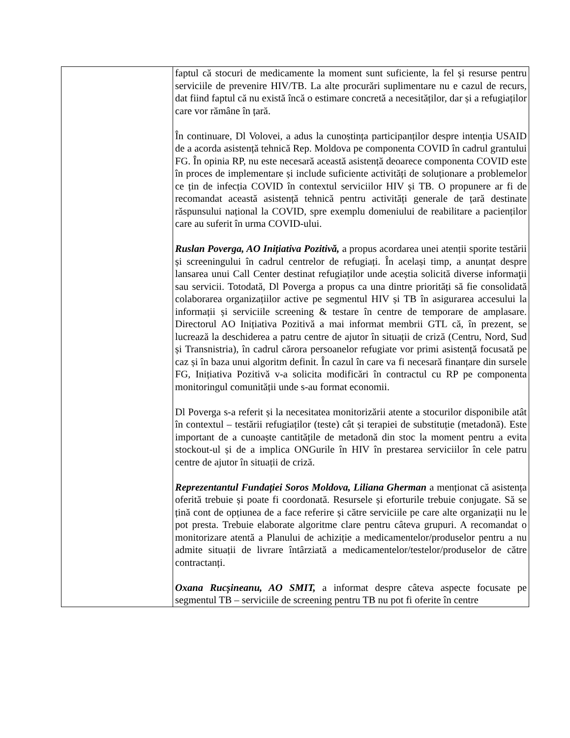| | faptul că stocuri de medicamente la moment sunt suficiente, la fel și resurse pentru serviciile de prevenire HIV/TB. La alte procurări suplimentare nu e cazul de recurs, dat fiind faptul că nu există încă o estimare concretă a necesităților, dar și a refugiaților care vor rămâne în țară. În continuare, Dl Volovei, a adus la cunoștința participanților despre intenția USAID de a acorda asistență tehnică Rep. Moldova pe componenta COVID în cadrul grantului FG. În opinia RP, nu este necesară această asistență deoarece componenta COVID este în proces de implementare și include suficiente activități de soluționare a problemelor ce țin de infecția COVID în contextul serviciilor HIV și TB. O propunere ar fi de recomandat această asistență tehnică pentru activități generale de țară destinate răspunsului național la COVID, spre exemplu domeniului de reabilitare a pacienților care au suferit în urma COVID-ului. Ruslan Poverga, AO Inițiativa Pozitivă, a propus acordarea unei atenții sporite testării și screeningului în cadrul centrelor de refugiați. În același timp, a anunțat despre lansarea unui Call Center destinat refugiaților unde aceștia solicită diverse informaţii sau servicii. Totodată, Dl Poverga a propus ca una dintre priorități să fie consolidată colaborarea organizațiilor active pe segmentul HIV și TB în asigurarea accesului la informații și serviciile screening & testare în centre de temporare de amplasare. Directorul AO Inițiativa Pozitivă a mai informat membrii GTL că, în prezent, se lucrează la deschiderea a patru centre de ajutor în situații de criză (Centru, Nord, Sud și Transnistria), în cadrul cărora persoanelor refugiate vor primi asistență focusată pe caz și în baza unui algoritm definit. În cazul în care va fi necesară finanțare din sursele FG, Inițiativa Pozitivă v-a solicita modificări în contractul cu RP pe componenta monitoringul comunității unde s-au format economii. Dl Poverga s-a referit și la necesitatea monitorizării atente a stocurilor disponibile atât în contextul – testării refugiaților (teste) cât și terapiei de substituție (metadonă). Este important de a cunoaște cantitățile de metadonă din stoc la moment pentru a evita stockout-ul și de a implica ONGurile în HIV în prestarea serviciilor în cele patru centre de ajutor în situații de criză. Reprezentantul Fundației Soros Moldova, Liliana Gherman a menționat că asistența oferită trebuie și poate fi coordonată. Resursele și eforturile trebuie conjugate. Să se țină cont de opțiunea de a face referire și către serviciile pe care alte organizații nu le pot presta. Trebuie elaborate algoritme clare pentru câteva grupuri. A recomandat o monitorizare atentă a Planului de achiziție a medicamentelor/produselor pentru a nu admite situații de livrare întârziată a medicamentelor/testelor/produselor de către contractanți. Oxana Rucșineanu, AO SMIT, a informat despre câteva aspecte focusate pe segmentul TB – serviciile de screening pentru TB nu pot fi oferite în centre |